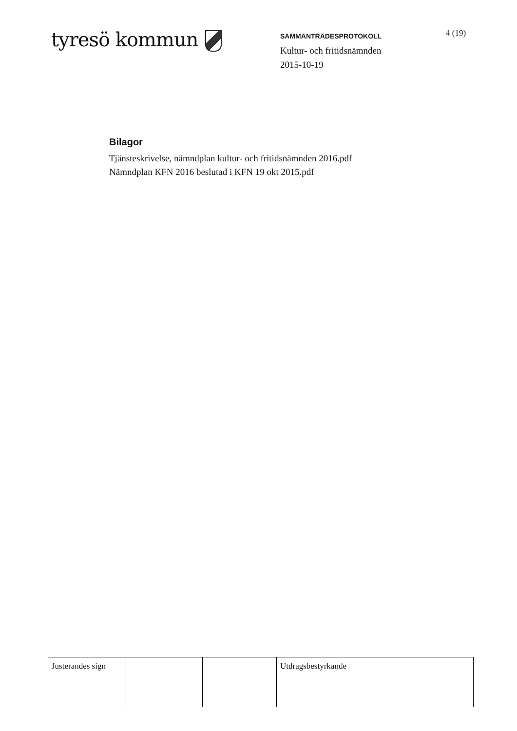tyresö kommun
SAMMANTRÄDESPROTOKOLL
Kultur- och fritidsnämnden
2015-10-19
4 (19)
Bilagor
Tjänsteskrivelse, nämndplan kultur- och fritidsnämnden 2016.pdf
Nämndplan KFN 2016 beslutad i KFN 19 okt 2015.pdf
| Justerandes sign | | | Utdragsbestyrkande |